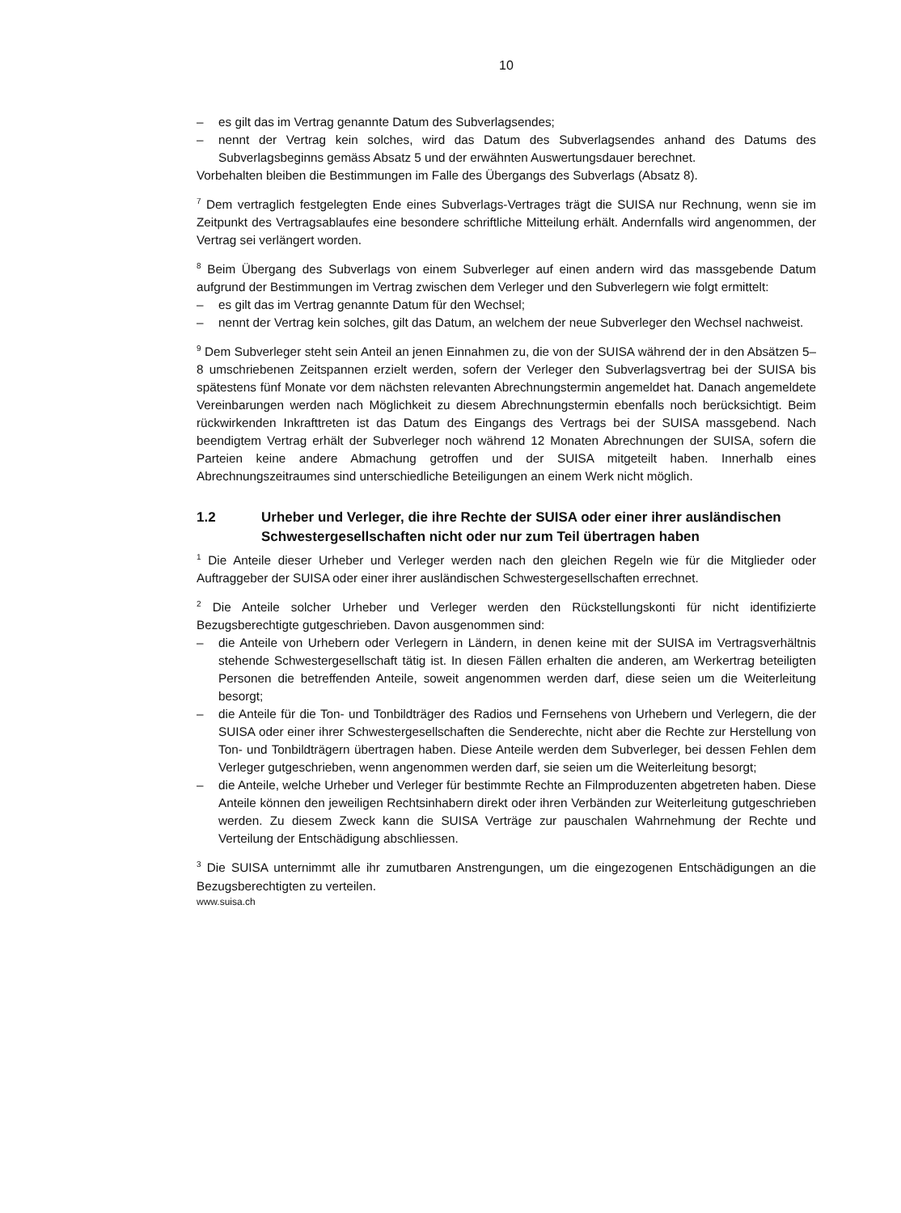10
– es gilt das im Vertrag genannte Datum des Subverlagsendes;
– nennt der Vertrag kein solches, wird das Datum des Subverlagsendes anhand des Datums des Subverlagsbeginns gemäss Absatz 5 und der erwähnten Auswertungsdauer berechnet.
Vorbehalten bleiben die Bestimmungen im Falle des Übergangs des Subverlags (Absatz 8).
<sup>7</sup> Dem vertraglich festgelegten Ende eines Subverlags-Vertrages trägt die SUISA nur Rechnung, wenn sie im Zeitpunkt des Vertragsablaufes eine besondere schriftliche Mitteilung erhält. Andernfalls wird angenommen, der Vertrag sei verlängert worden.
<sup>8</sup> Beim Übergang des Subverlags von einem Subverleger auf einen andern wird das massgebende Datum aufgrund der Bestimmungen im Vertrag zwischen dem Verleger und den Subverlegern wie folgt ermittelt:
– es gilt das im Vertrag genannte Datum für den Wechsel;
– nennt der Vertrag kein solches, gilt das Datum, an welchem der neue Subverleger den Wechsel nachweist.
<sup>9</sup> Dem Subverleger steht sein Anteil an jenen Einnahmen zu, die von der SUISA während der in den Absätzen 5–8 umschriebenen Zeitspannen erzielt werden, sofern der Verleger den Subverlagsvertrag bei der SUISA bis spätestens fünf Monate vor dem nächsten relevanten Abrechnungstermin angemeldet hat. Danach angemeldete Vereinbarungen werden nach Möglichkeit zu diesem Abrechnungstermin ebenfalls noch berücksichtigt. Beim rückwirkenden Inkrafttreten ist das Datum des Eingangs des Vertrags bei der SUISA massgebend. Nach beendigtem Vertrag erhält der Subverleger noch während 12 Monaten Abrechnungen der SUISA, sofern die Parteien keine andere Abmachung getroffen und der SUISA mitgeteilt haben. Innerhalb eines Abrechnungszeitraumes sind unterschiedliche Beteiligungen an einem Werk nicht möglich.
1.2 Urheber und Verleger, die ihre Rechte der SUISA oder einer ihrer ausländischen Schwestergesellschaften nicht oder nur zum Teil übertragen haben
<sup>1</sup> Die Anteile dieser Urheber und Verleger werden nach den gleichen Regeln wie für die Mitglieder oder Auftraggeber der SUISA oder einer ihrer ausländischen Schwestergesellschaften errechnet.
<sup>2</sup> Die Anteile solcher Urheber und Verleger werden den Rückstellungskonti für nicht identifizierte Bezugsberechtigte gutgeschrieben. Davon ausgenommen sind:
– die Anteile von Urhebern oder Verlegern in Ländern, in denen keine mit der SUISA im Vertragsverhältnis stehende Schwestergesellschaft tätig ist. In diesen Fällen erhalten die anderen, am Werkertrag beteiligten Personen die betreffenden Anteile, soweit angenommen werden darf, diese seien um die Weiterleitung besorgt;
– die Anteile für die Ton- und Tonbildträger des Radios und Fernsehens von Urhebern und Verlegern, die der SUISA oder einer ihrer Schwestergesellschaften die Senderechte, nicht aber die Rechte zur Herstellung von Ton- und Tonbildträgern übertragen haben. Diese Anteile werden dem Subverleger, bei dessen Fehlen dem Verleger gutgeschrieben, wenn angenommen werden darf, sie seien um die Weiterleitung besorgt;
– die Anteile, welche Urheber und Verleger für bestimmte Rechte an Filmproduzenten abgetreten haben. Diese Anteile können den jeweiligen Rechtsinhabern direkt oder ihren Verbänden zur Weiterleitung gutgeschrieben werden. Zu diesem Zweck kann die SUISA Verträge zur pauschalen Wahrnehmung der Rechte und Verteilung der Entschädigung abschliessen.
<sup>3</sup> Die SUISA unternimmt alle ihr zumutbaren Anstrengungen, um die eingezogenen Entschädigungen an die Bezugsberechtigten zu verteilen.
www.suisa.ch